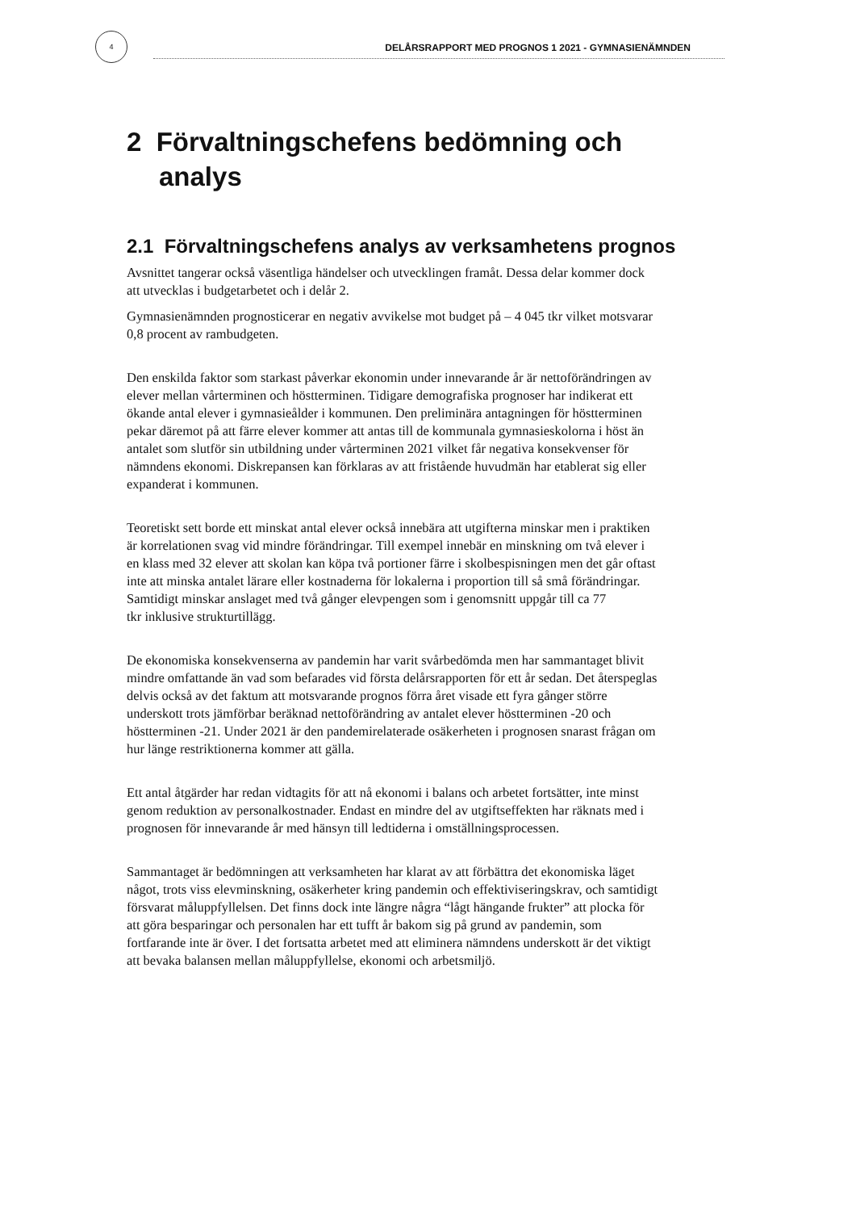4
DELÅRSRAPPORT MED PROGNOS 1 2021 - GYMNASIENÄMNDEN
2 Förvaltningschefens bedömning och analys
2.1 Förvaltningschefens analys av verksamhetens prognos
Avsnittet tangerar också väsentliga händelser och utvecklingen framåt. Dessa delar kommer dock att utvecklas i budgetarbetet och i delår 2.
Gymnasienämnden prognosticerar en negativ avvikelse mot budget på – 4 045 tkr vilket motsvarar 0,8 procent av rambudgeten.
Den enskilda faktor som starkast påverkar ekonomin under innevarande år är nettoförändringen av elever mellan vårterminen och höstterminen. Tidigare demografiska prognoser har indikerat ett ökande antal elever i gymnasieålder i kommunen. Den preliminära antagningen för höstterminen pekar däremot på att färre elever kommer att antas till de kommunala gymnasieskolorna i höst än antalet som slutför sin utbildning under vårterminen 2021 vilket får negativa konsekvenser för nämndens ekonomi. Diskrepansen kan förklaras av att fristående huvudmän har etablerat sig eller expanderat i kommunen.
Teoretiskt sett borde ett minskat antal elever också innebära att utgifterna minskar men i praktiken är korrelationen svag vid mindre förändringar. Till exempel innebär en minskning om två elever i en klass med 32 elever att skolan kan köpa två portioner färre i skolbespisningen men det går oftast inte att minska antalet lärare eller kostnaderna för lokalerna i proportion till så små förändringar. Samtidigt minskar anslaget med två gånger elevpengen som i genomsnitt uppgår till ca 77
tkr inklusive strukturtillägg.
De ekonomiska konsekvenserna av pandemin har varit svårbedömda men har sammantaget blivit mindre omfattande än vad som befarades vid första delårsrapporten för ett år sedan. Det återspeglas delvis också av det faktum att motsvarande prognos förra året visade ett fyra gånger större underskott trots jämförbar beräknad nettoförändring av antalet elever höstterminen -20 och höstterminen -21. Under 2021 är den pandemirelaterade osäkerheten i prognosen snarast frågan om hur länge restriktionerna kommer att gälla.
Ett antal åtgärder har redan vidtagits för att nå ekonomi i balans och arbetet fortsätter, inte minst genom reduktion av personalkostnader. Endast en mindre del av utgiftseffekten har räknats med i prognosen för innevarande år med hänsyn till ledtiderna i omställningsprocessen.
Sammantaget är bedömningen att verksamheten har klarat av att förbättra det ekonomiska läget något, trots viss elevminskning, osäkerheter kring pandemin och effektiviseringskrav, och samtidigt försvarat måluppfyllelsen. Det finns dock inte längre några “lågt hängande frukter” att plocka för att göra besparingar och personalen har ett tufft år bakom sig på grund av pandemin, som fortfarande inte är över. I det fortsatta arbetet med att eliminera nämndens underskott är det viktigt att bevaka balansen mellan måluppfyllelse, ekonomi och arbetsmiljö.